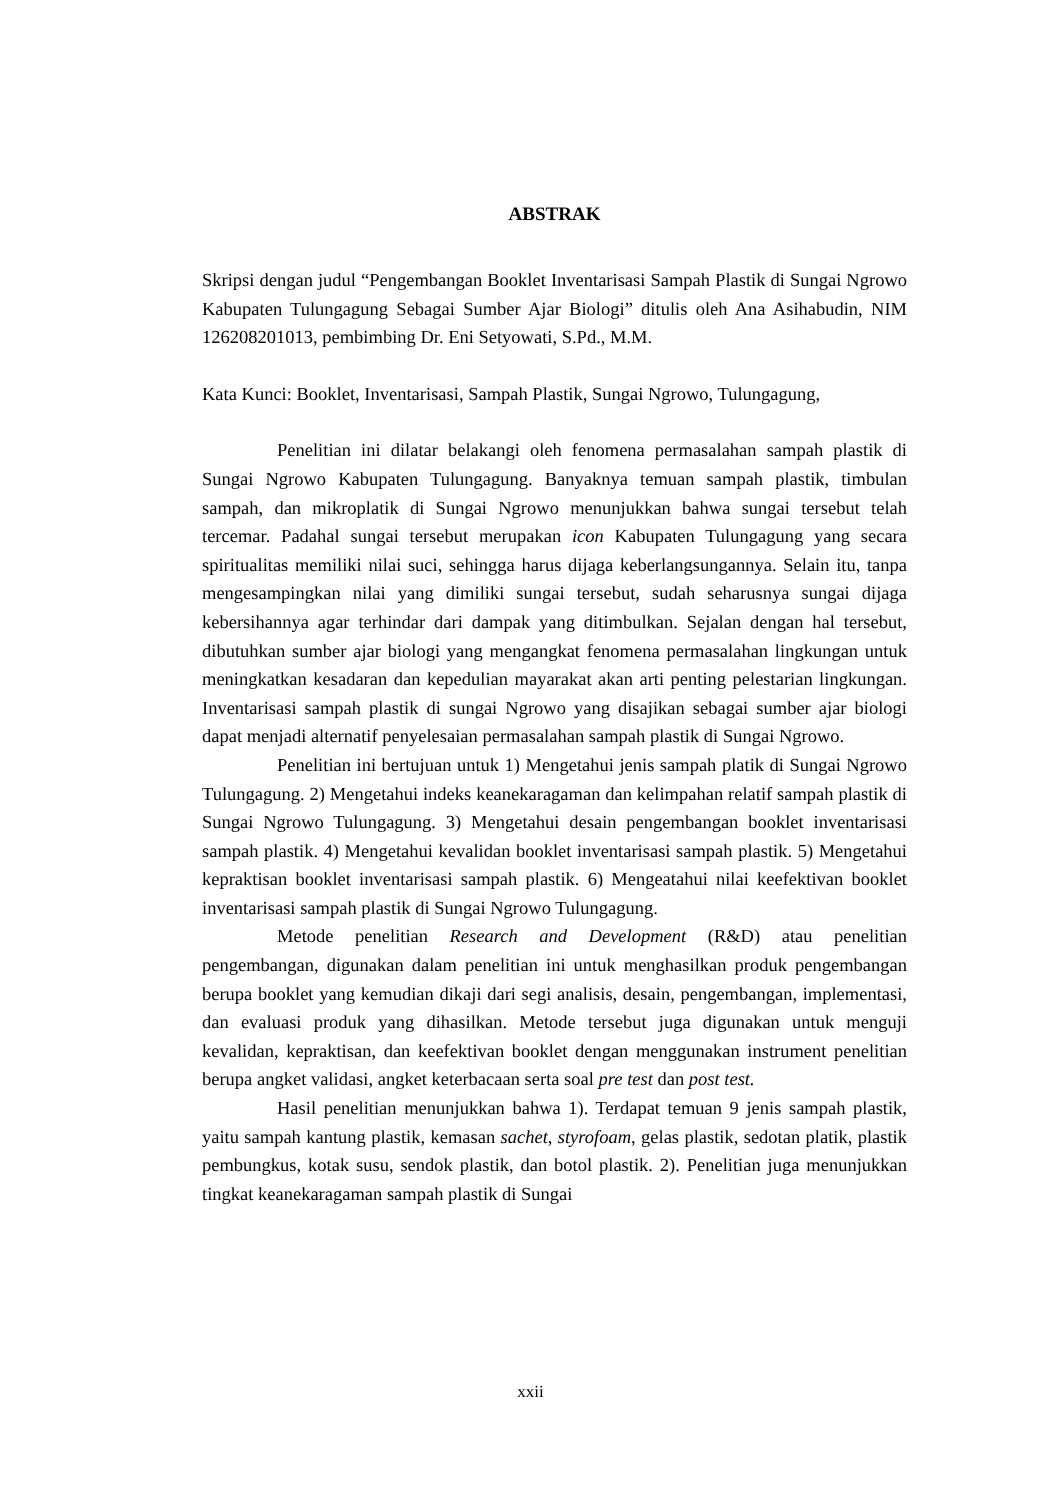ABSTRAK
Skripsi dengan judul “Pengembangan Booklet Inventarisasi Sampah Plastik di Sungai Ngrowo Kabupaten Tulungagung Sebagai Sumber Ajar Biologi” ditulis oleh Ana Asihabudin, NIM 126208201013, pembimbing Dr. Eni Setyowati, S.Pd., M.M.
Kata Kunci: Booklet, Inventarisasi, Sampah Plastik, Sungai Ngrowo, Tulungagung,
Penelitian ini dilatar belakangi oleh fenomena permasalahan sampah plastik di Sungai Ngrowo Kabupaten Tulungagung. Banyaknya temuan sampah plastik, timbulan sampah, dan mikroplatik di Sungai Ngrowo menunjukkan bahwa sungai tersebut telah tercemar. Padahal sungai tersebut merupakan icon Kabupaten Tulungagung yang secara spiritualitas memiliki nilai suci, sehingga harus dijaga keberlangsungannya. Selain itu, tanpa mengesampingkan nilai yang dimiliki sungai tersebut, sudah seharusnya sungai dijaga kebersihannya agar terhindar dari dampak yang ditimbulkan. Sejalan dengan hal tersebut, dibutuhkan sumber ajar biologi yang mengangkat fenomena permasalahan lingkungan untuk meningkatkan kesadaran dan kepedulian mayarakat akan arti penting pelestarian lingkungan. Inventarisasi sampah plastik di sungai Ngrowo yang disajikan sebagai sumber ajar biologi dapat menjadi alternatif penyelesaian permasalahan sampah plastik di Sungai Ngrowo.
Penelitian ini bertujuan untuk 1) Mengetahui jenis sampah platik di Sungai Ngrowo Tulungagung. 2) Mengetahui indeks keanekaragaman dan kelimpahan relatif sampah plastik di Sungai Ngrowo Tulungagung. 3) Mengetahui desain pengembangan booklet inventarisasi sampah plastik. 4) Mengetahui kevalidan booklet inventarisasi sampah plastik. 5) Mengetahui kepraktisan booklet inventarisasi sampah plastik. 6) Mengeatahui nilai keefektivan booklet inventarisasi sampah plastik di Sungai Ngrowo Tulungagung.
Metode penelitian Research and Development (R&D) atau penelitian pengembangan, digunakan dalam penelitian ini untuk menghasilkan produk pengembangan berupa booklet yang kemudian dikaji dari segi analisis, desain, pengembangan, implementasi, dan evaluasi produk yang dihasilkan. Metode tersebut juga digunakan untuk menguji kevalidan, kepraktisan, dan keefektivan booklet dengan menggunakan instrument penelitian berupa angket validasi, angket keterbacaan serta soal pre test dan post test.
Hasil penelitian menunjukkan bahwa 1). Terdapat temuan 9 jenis sampah plastik, yaitu sampah kantung plastik, kemasan sachet, styrofoam, gelas plastik, sedotan platik, plastik pembungkus, kotak susu, sendok plastik, dan botol plastik. 2). Penelitian juga menunjukkan tingkat keanekaragaman sampah plastik di Sungai
xxii